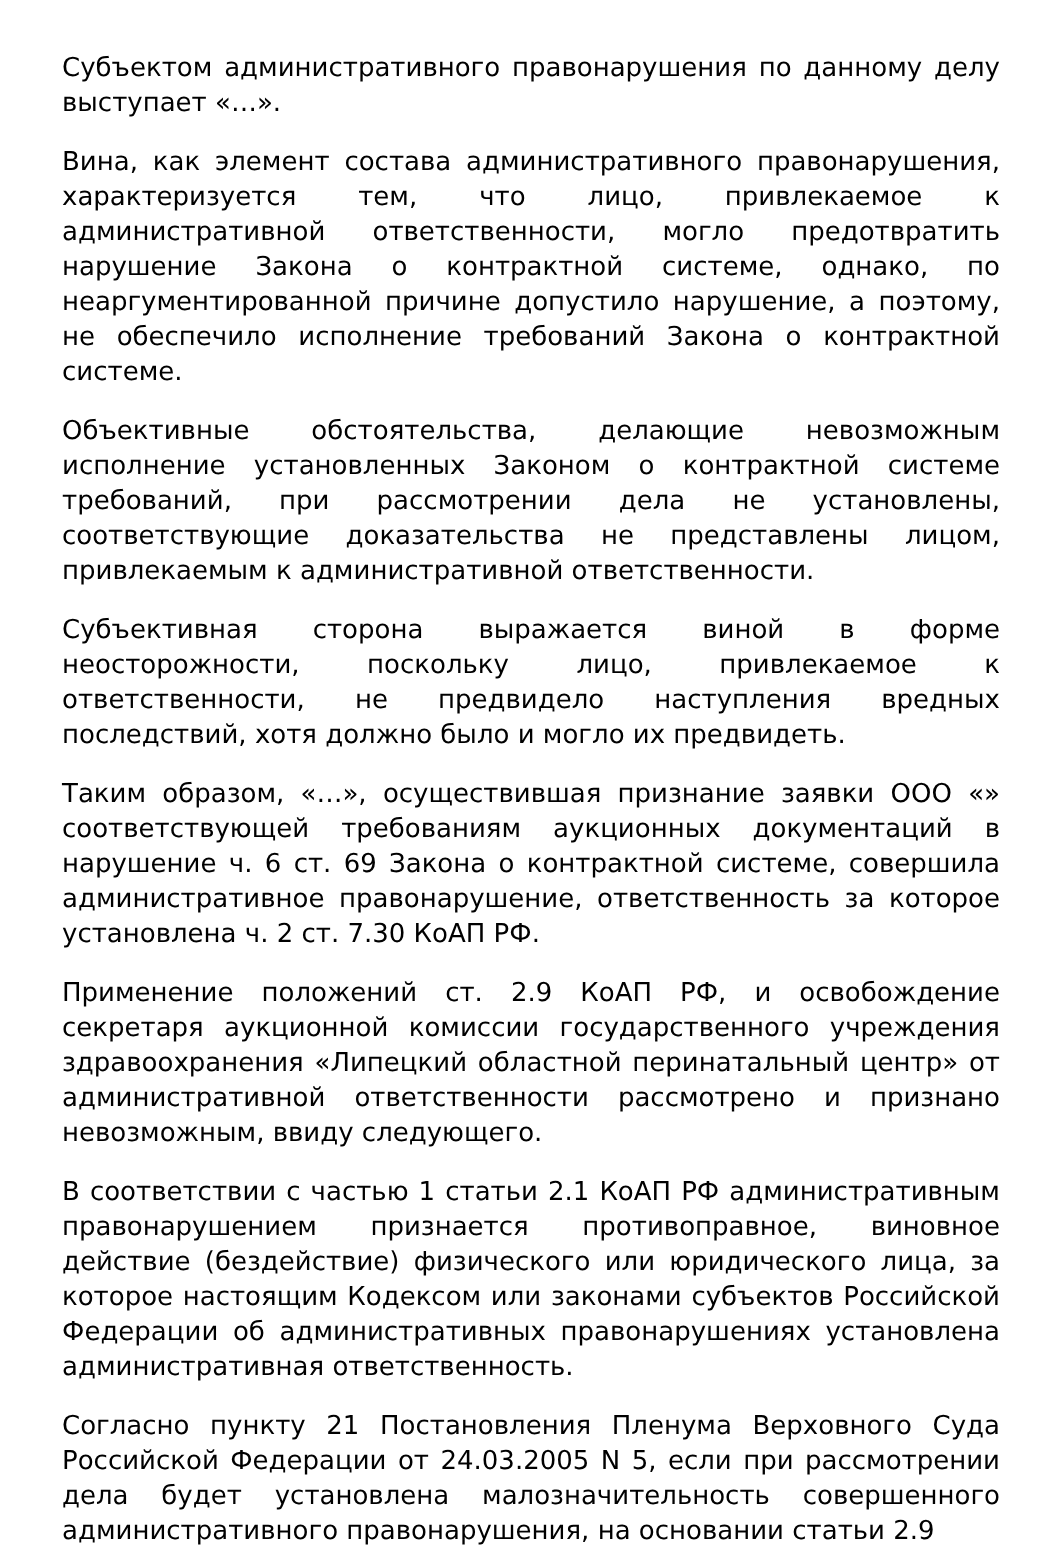Субъектом административного правонарушения по данному делу выступает «…».
Вина, как элемент состава административного правонарушения, характеризуется тем, что лицо, привлекаемое к административной ответственности, могло предотвратить нарушение Закона о контрактной системе, однако, по неаргументированной причине допустило нарушение, а поэтому, не обеспечило исполнение требований Закона о контрактной системе.
Объективные обстоятельства, делающие невозможным исполнение установленных Законом о контрактной системе требований, при рассмотрении дела не установлены, соответствующие доказательства не представлены лицом, привлекаемым к административной ответственности.
Субъективная сторона выражается виной в форме неосторожности, поскольку лицо, привлекаемое к ответственности, не предвидело наступления вредных последствий, хотя должно было и могло их предвидеть.
Таким образом, «…», осуществившая признание заявки ООО «» соответствующей требованиям аукционных документаций в нарушение ч. 6 ст. 69 Закона о контрактной системе, совершила административное правонарушение, ответственность за которое установлена ч. 2 ст. 7.30 КоАП РФ.
Применение положений ст. 2.9 КоАП РФ, и освобождение секретаря аукционной комиссии государственного учреждения здравоохранения «Липецкий областной перинатальный центр» от административной ответственности рассмотрено и признано невозможным, ввиду следующего.
В соответствии с частью 1 статьи 2.1 КоАП РФ административным правонарушением признается противоправное, виновное действие (бездействие) физического или юридического лица, за которое настоящим Кодексом или законами субъектов Российской Федерации об административных правонарушениях установлена административная ответственность.
Согласно пункту 21 Постановления Пленума Верховного Суда Российской Федерации от 24.03.2005 N 5, если при рассмотрении дела будет установлена малозначительность совершенного административного правонарушения, на основании статьи 2.9